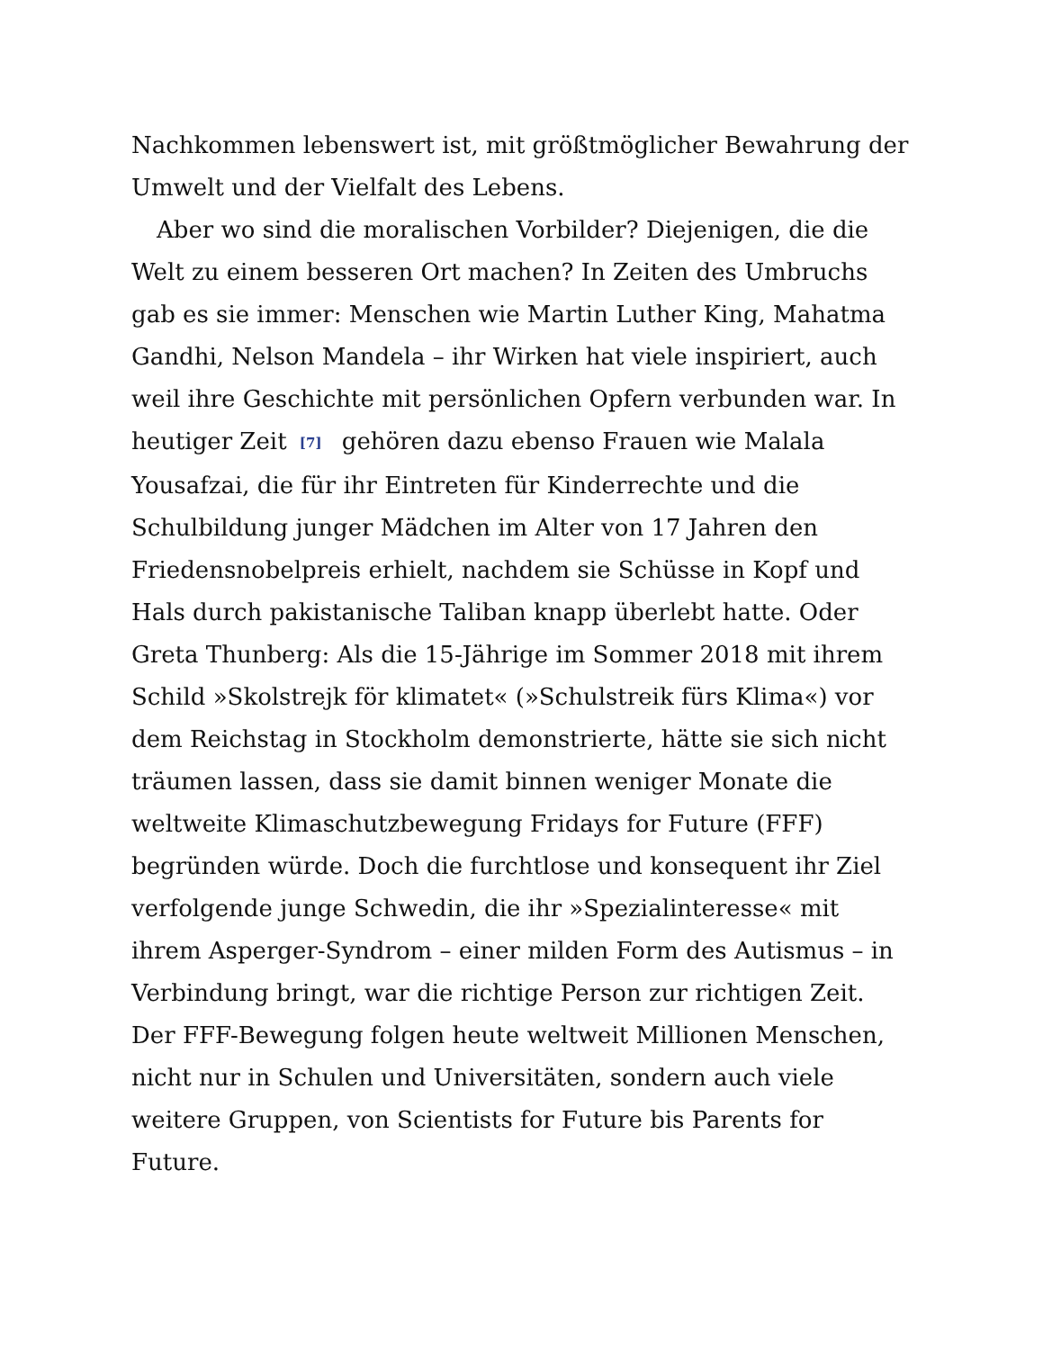Nachkommen lebenswert ist, mit größtmöglicher Bewahrung der Umwelt und der Vielfalt des Lebens.
Aber wo sind die moralischen Vorbilder? Diejenigen, die die Welt zu einem besseren Ort machen? In Zeiten des Umbruchs gab es sie immer: Menschen wie Martin Luther King, Mahatma Gandhi, Nelson Mandela – ihr Wirken hat viele inspiriert, auch weil ihre Geschichte mit persönlichen Opfern verbunden war. In heutiger Zeit [7] gehören dazu ebenso Frauen wie Malala Yousafzai, die für ihr Eintreten für Kinderrechte und die Schulbildung junger Mädchen im Alter von 17 Jahren den Friedensnobelpreis erhielt, nachdem sie Schüsse in Kopf und Hals durch pakistanische Taliban knapp überlebt hatte. Oder Greta Thunberg: Als die 15-Jährige im Sommer 2018 mit ihrem Schild »Skolstrejk för klimatet« (»Schulstreik fürs Klima«) vor dem Reichstag in Stockholm demonstrierte, hätte sie sich nicht träumen lassen, dass sie damit binnen weniger Monate die weltweite Klimaschutzbewegung Fridays for Future (FFF) begründen würde. Doch die furchtlose und konsequent ihr Ziel verfolgende junge Schwedin, die ihr »Spezialinteresse« mit ihrem Asperger-Syndrom – einer milden Form des Autismus – in Verbindung bringt, war die richtige Person zur richtigen Zeit. Der FFF-Bewegung folgen heute weltweit Millionen Menschen, nicht nur in Schulen und Universitäten, sondern auch viele weitere Gruppen, von Scientists for Future bis Parents for Future.